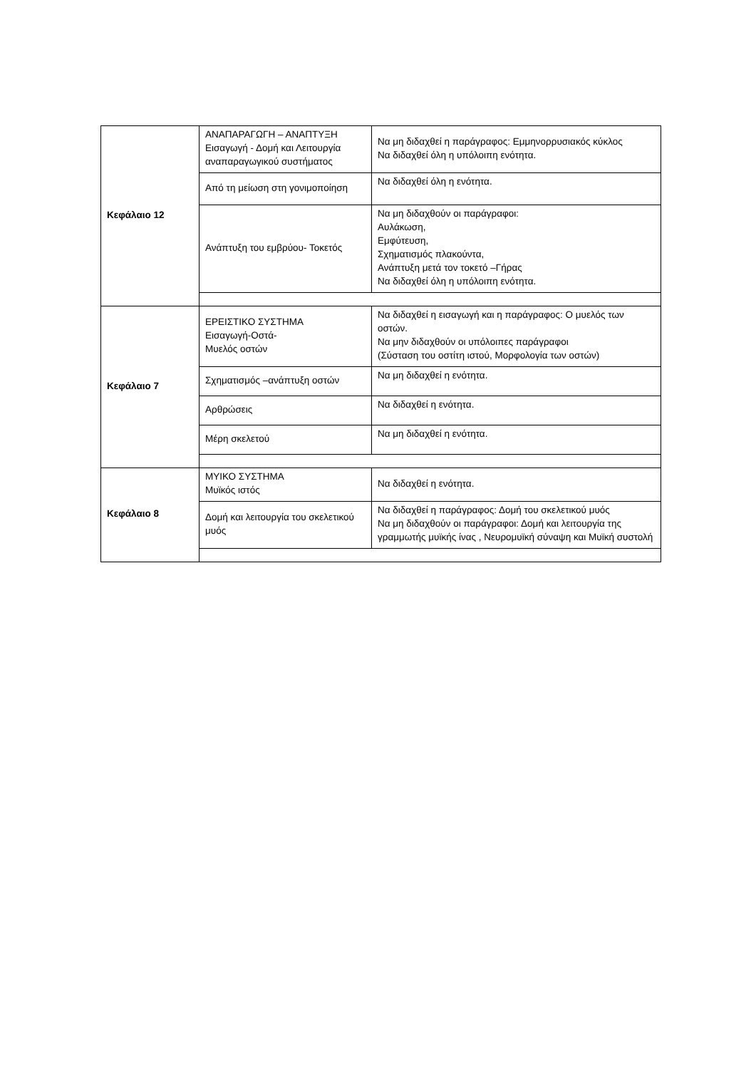| Κεφάλαιο 12 | ΑΝΑΠΑΡΑΓΩΓΗ – ΑΝΑΠΤΥΞΗ Εισαγωγή - Δομή και Λειτουργία αναπαραγωγικού συστήματος | Να μη διδαχθεί η παράγραφος: Εμμηνορρυσιακός κύκλος Να διδαχθεί όλη η υπόλοιπη ενότητα. |
| | Από τη μείωση στη γονιμοποίηση | Να διδαχθεί όλη η ενότητα. |
| | Ανάπτυξη του εμβρύου- Τοκετός | Να μη διδαχθούν οι παράγραφοι: Αυλάκωση, Εμφύτευση, Σχηματισμός πλακούντα, Ανάπτυξη μετά τον τοκετό –Γήρας Να διδαχθεί όλη η υπόλοιπη ενότητα. |
| Κεφάλαιο 7 | ΕΡΕΙΣΤΙΚΟ ΣΥΣΤΗΜΑ Εισαγωγή-Οστά- Μυελός οστών | Να διδαχθεί η εισαγωγή και η παράγραφος: Ο μυελός των οστών. Να μην διδαχθούν οι υπόλοιπες παράγραφοι (Σύσταση του οστίτη ιστού, Μορφολογία των οστών) |
| | Σχηματισμός –ανάπτυξη οστών | Να μη διδαχθεί η ενότητα. |
| | Αρθρώσεις | Να διδαχθεί η ενότητα. |
| | Μέρη σκελετού | Να μη διδαχθεί η ενότητα. |
| Κεφάλαιο 8 | ΜΥΙΚΟ ΣΥΣΤΗΜΑ Μυϊκός ιστός | Να διδαχθεί η ενότητα. |
| | Δομή και λειτουργία του σκελετικού μυός | Να διδαχθεί η παράγραφος: Δομή του σκελετικού μυός Να μη διδαχθούν οι παράγραφοι: Δομή και λειτουργία της γραμμωτής μυϊκής ίνας , Νευρομυϊκή σύναψη και Μυϊκή συστολή |